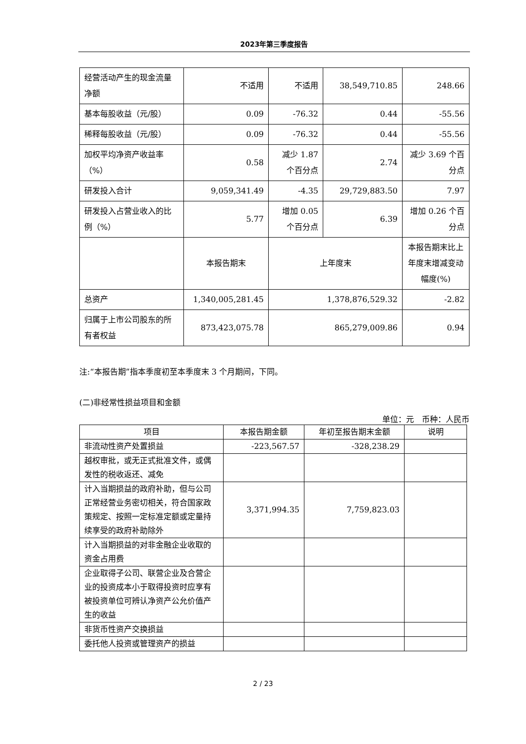2023年第三季度报告
| 经营活动产生的现金流量净额 | 不适用 | 不适用 | 38,549,710.85 | 248.66 |
| 基本每股收益（元/股） | 0.09 | -76.32 | 0.44 | -55.56 |
| 稀释每股收益（元/股） | 0.09 | -76.32 | 0.44 | -55.56 |
| 加权平均净资产收益率（%） | 0.58 | 减少 1.87 个百分点 | 2.74 | 减少 3.69 个百分点 |
| 研发投入合计 | 9,059,341.49 | -4.35 | 29,729,883.50 | 7.97 |
| 研发投入占营业收入的比例（%） | 5.77 | 增加 0.05 个百分点 | 6.39 | 增加 0.26 个百分点 |
| | 本报告期末 | 上年度末 | | 本报告期末比上年度末增减变动幅度(%) |
| 总资产 | 1,340,005,281.45 | 1,378,876,529.32 | | -2.82 |
| 归属于上市公司股东的所有者权益 | 873,423,075.78 | 865,279,009.86 | | 0.94 |
注:“本报告期”指本季度初至本季度末 3 个月期间，下同。
(二)非经常性损益项目和金额
单位：元　币种：人民币
| 项目 | 本报告期金额 | 年初至报告期末金额 | 说明 |
| --- | --- | --- | --- |
| 非流动性资产处置损益 | -223,567.57 | -328,238.29 | |
| 越权审批，或无正式批准文件，或偶发性的税收返还、减免 | | | |
| 计入当期损益的政府补助，但与公司正常经营业务密切相关，符合国家政策规定、按照一定标准定额或定量持续享受的政府补助除外 | 3,371,994.35 | 7,759,823.03 | |
| 计入当期损益的对非金融企业收取的资金占用费 | | | |
| 企业取得子公司、联营企业及合营企业的投资成本小于取得投资时应享有被投资单位可辨认净资产公允价值产生的收益 | | | |
| 非货币性资产交换损益 | | | |
| 委托他人投资或管理资产的损益 | | | |
2 / 23